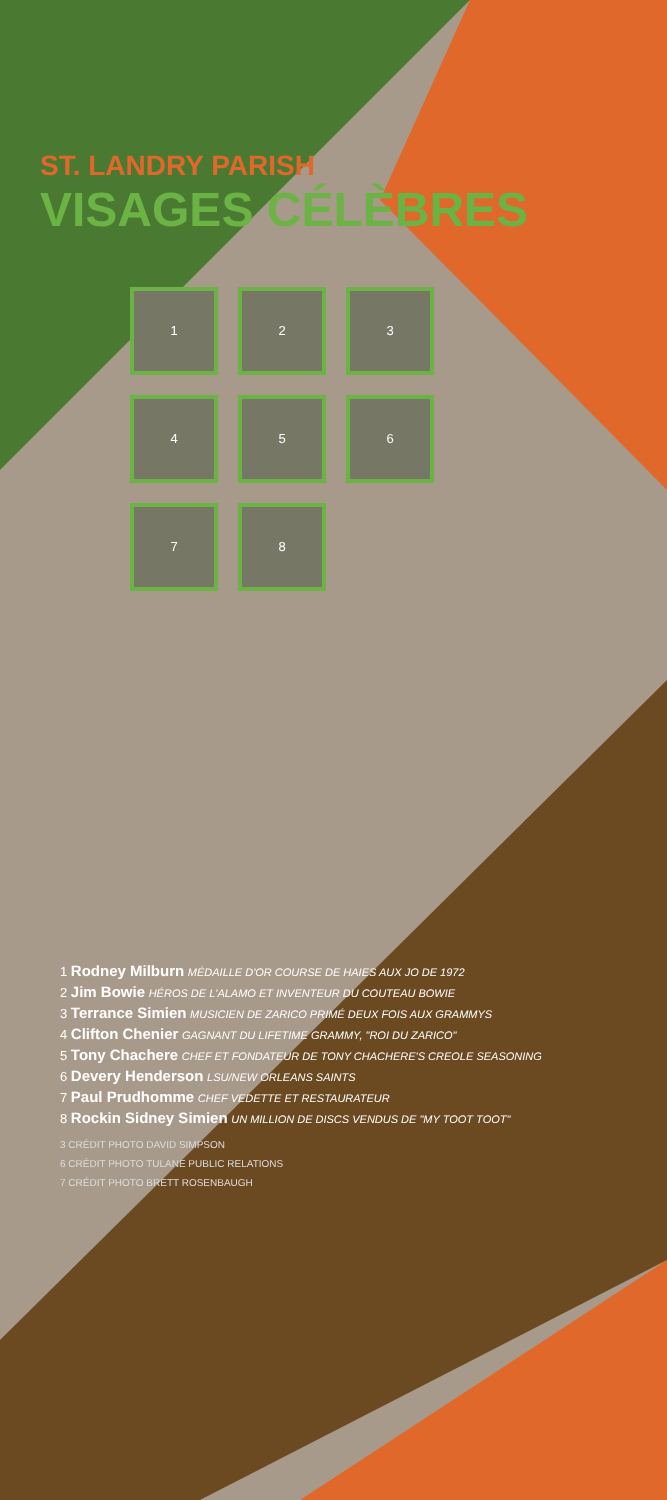ST. LANDRY PARISH
VISAGES CÉLÈBRES
1 2 3 4 5 6 7 8
1 Rodney Milburn MÉDAILLE D'OR COURSE DE HAIES AUX JO DE 1972
2 Jim Bowie HÉROS DE L'ALAMO ET INVENTEUR DU COUTEAU BOWIE
3 Terrance Simien MUSICIEN DE ZARICO PRIMÉ DEUX FOIS AUX GRAMMYS
4 Clifton Chenier GAGNANT DU LIFETIME GRAMMY, "ROI DU ZARICO"
5 Tony Chachere CHEF ET FONDATEUR DE TONY CHACHERE'S CREOLE SEASONING
6 Devery Henderson LSU/NEW ORLEANS SAINTS
7 Paul Prudhomme CHEF VEDETTE ET RESTAURATEUR
8 Rockin Sidney Simien UN MILLION DE DISCS VENDUS DE "MY TOOT TOOT"
3 CRÉDIT PHOTO DAVID SIMPSON
6 CRÉDIT PHOTO TULANE PUBLIC RELATIONS
7 CRÉDIT PHOTO BRETT ROSENBAUGH